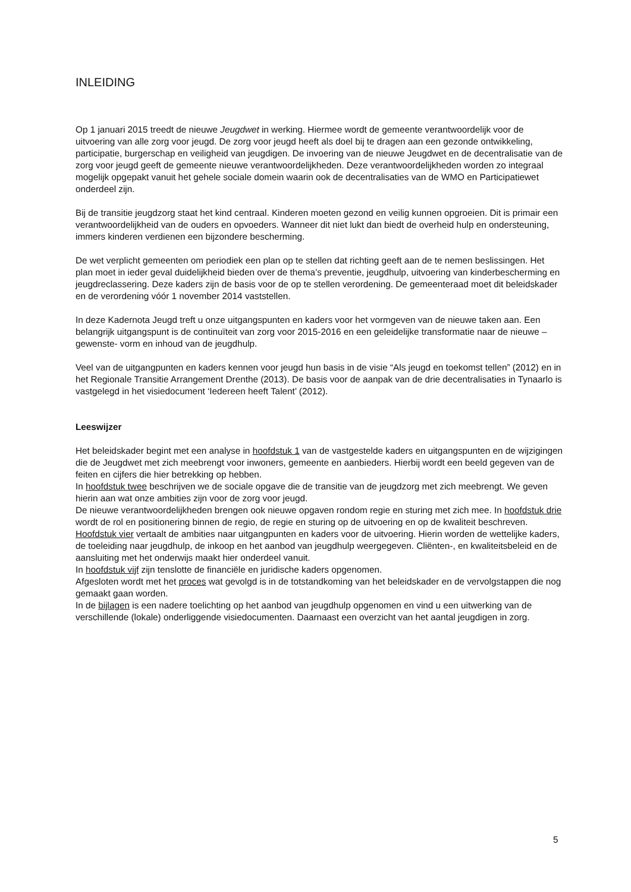INLEIDING
Op 1 januari 2015 treedt de nieuwe Jeugdwet in werking. Hiermee wordt de gemeente verantwoordelijk voor de uitvoering van alle zorg voor jeugd. De zorg voor jeugd heeft als doel bij te dragen aan een gezonde ontwikkeling, participatie, burgerschap en veiligheid van jeugdigen. De invoering van de nieuwe Jeugdwet en de decentralisatie van de zorg voor jeugd geeft de gemeente nieuwe verantwoordelijkheden. Deze verantwoordelijkheden worden zo integraal mogelijk opgepakt vanuit het gehele sociale domein waarin ook de decentralisaties van de WMO en Participatiewet onderdeel zijn.
Bij de transitie jeugdzorg staat het kind centraal. Kinderen moeten gezond en veilig kunnen opgroeien. Dit is primair een verantwoordelijkheid van de ouders en opvoeders. Wanneer dit niet lukt dan biedt de overheid hulp en ondersteuning, immers kinderen verdienen een bijzondere bescherming.
De wet verplicht gemeenten om periodiek een plan op te stellen dat richting geeft aan de te nemen beslissingen. Het plan moet in ieder geval duidelijkheid bieden over de thema’s preventie, jeugdhulp, uitvoering van kinderbescherming en jeugdreclassering. Deze kaders zijn de basis voor de op te stellen verordening. De gemeenteraad moet dit beleidskader en de verordening vóór 1 november 2014 vaststellen.
In deze Kadernota Jeugd treft u onze uitgangspunten en kaders voor het vormgeven van de nieuwe taken aan. Een belangrijk uitgangspunt is de continuïteit van zorg voor 2015-2016 en een geleidelijke transformatie naar de nieuwe –gewenste- vorm en inhoud van de jeugdhulp.
Veel van de uitgangpunten en kaders kennen voor jeugd hun basis in de visie “Als jeugd en toekomst tellen” (2012) en in het Regionale Transitie Arrangement Drenthe (2013). De basis voor de aanpak van de drie decentralisaties in Tynaarlo is vastgelegd in het visiedocument ‘Iedereen heeft Talent’ (2012).
Leeswijzer
Het beleidskader begint met een analyse in hoofdstuk 1 van de vastgestelde kaders en uitgangspunten en de wijzigingen die de Jeugdwet met zich meebrengt voor inwoners, gemeente en aanbieders. Hierbij wordt een beeld gegeven van de feiten en cijfers die hier betrekking op hebben.
In hoofdstuk twee beschrijven we de sociale opgave die de transitie van de jeugdzorg met zich meebrengt. We geven hierin aan wat onze ambities zijn voor de zorg voor jeugd.
De nieuwe verantwoordelijkheden brengen ook nieuwe opgaven rondom regie en sturing met zich mee. In hoofdstuk drie wordt de rol en positionering binnen de regio, de regie en sturing op de uitvoering en op de kwaliteit beschreven.
Hoofdstuk vier vertaalt de ambities naar uitgangpunten en kaders voor de uitvoering. Hierin worden de wettelijke kaders, de toeleiding naar jeugdhulp, de inkoop en het aanbod van jeugdhulp weergegeven. Cliënten-, en kwaliteitsbeleid en de aansluiting met het onderwijs maakt hier onderdeel vanuit.
In hoofdstuk vijf zijn tenslotte de financiële en juridische kaders opgenomen.
Afgesloten wordt met het proces wat gevolgd is in de totstandkoming van het beleidskader en de vervolgstappen die nog gemaakt gaan worden.
In de bijlagen is een nadere toelichting op het aanbod van jeugdhulp opgenomen en vind u een uitwerking van de verschillende (lokale) onderliggende visiedocumenten. Daarnaast een overzicht van het aantal jeugdigen in zorg.
5